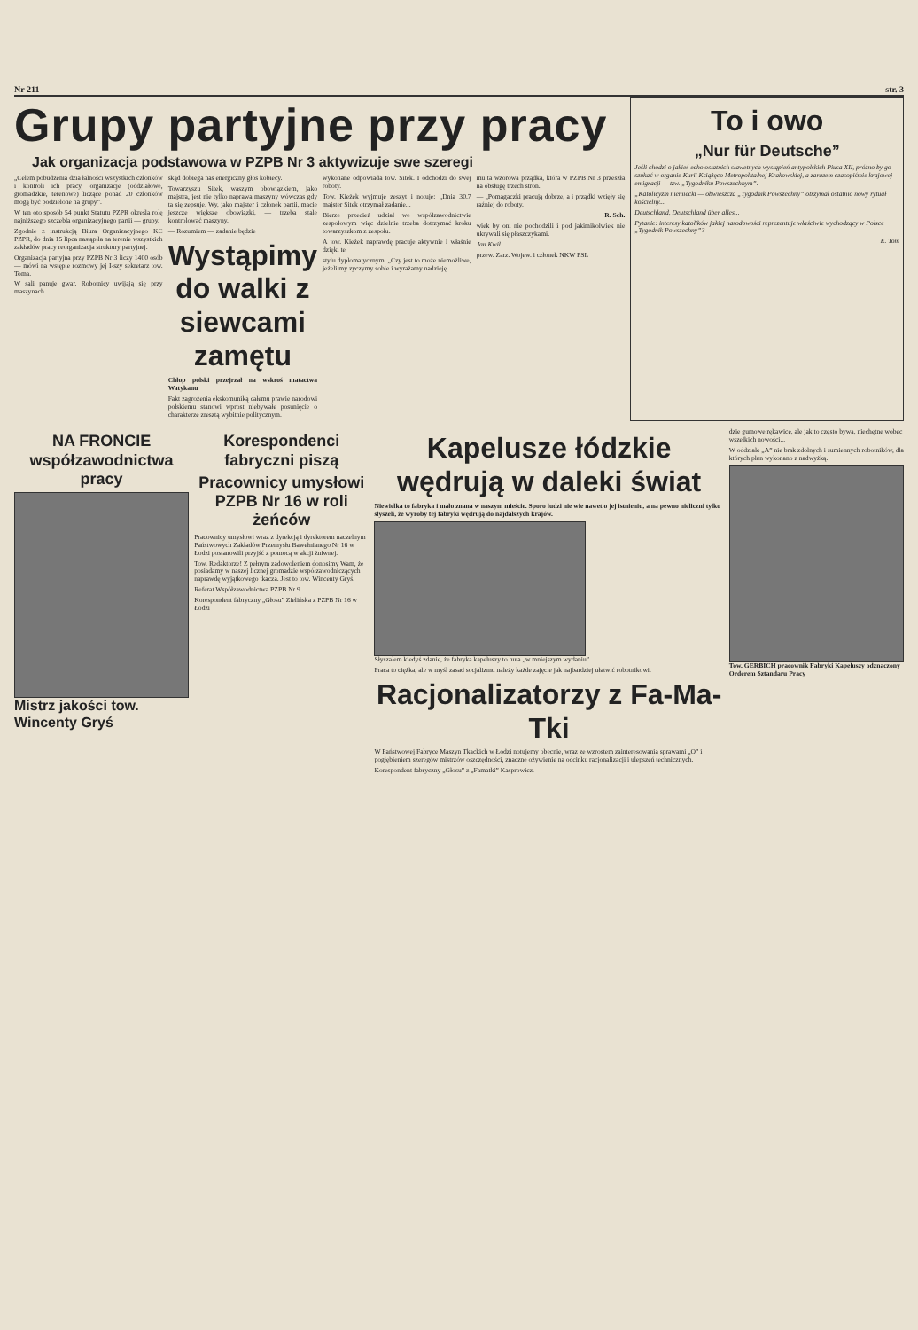Nr 211 str. 3
Grupy partyjne przy pracy
Jak organizacja podstawowa w PZPB Nr 3 aktywizuje swe szeregi
„Celem pobudzenia dzia łalności wszystkich członków i kontroli ich pracy, organizacje (oddziałowe, gromadzkie, terenowe) liczące ponad 20 członków mogą być podzielone na grupy”.
W ten oto sposób 54 punkt Statutu PZPR określa rolę najniższego szczebla organizacyjnego partii — grupy.
Zgodnie z instrukcją Biura Organizacyjnego KC PZPR, do dnia 15 lipca nastąpiła na terenie wszystkich zakładów pracy reorganizacja struktury partyjnej.
Organizacja partyjna przy PZPB Nr 3 liczy 1400 osób — mówi na wstępie rozmowy jej I-szy sekretarz tow. Toma.
W sali panuje gwar. Robotnicy uwijają się przy maszynach.
skąd dobiega nas energiczny głos kobiecy.
Towarzyszu Sitek, waszym obowiązkiem, jako majstra, jest nie tylko naprawa maszyny wówczas gdy ta się zepsuje. Wy, jako majster i członek partii, macie jeszcze większe obowiązki, — trzeba stale kontrolować maszyny.
— Rozumiem — zadanie będzie
Wystąpimy do walki z siewcami zamętu
Chłop polski przejrzał na wskroś matactwa Watykanu
Fakt zagrożenia ekskomuniką całemu prawie narodowi polskiemu stanowi wprost niebywałe posunięcie o charakterze zresztą wybitnie politycznym.
wykonane odpowiada tow. Sitek. I odchodzi do swej roboty.
Tow. Kieżek wyjmuje zeszyt i notuje: „Dnia 30.7 majster Sitek otrzymał zadanie...
Bierze przecież udział we współzawodnictwie zespołowym więc dzielnie trzeba dotrzymać kroku towarzyszkom z zespołu.
A tow. Kieżek naprawdę pracuje aktywnie i właśnie dzięki te
stylu dyplomatycznym. „Czy jest to może niemożliwe, jeżeli my zyczymy sobie i wyrażamy nadzieję...
mu ta wzorowa prządka, która w PZPB Nr 3 przeszła na obsługę trzech stron.
— „Pomagaczki pracują dobrze, a i prządki wzięły się raźniej do roboty.
R. Sch.
wiek by oni nie pochodzili i pod jakimikolwiek nie ukrywali się płaszczykami.
Jan Kwil
przew. Zarz. Wojew. i członek NKW PSL
To i owo
„Nur für Deutsche”
Jeśli chodzi o jakieś echo ostatnich sławetnych wystąpień antypolskich Piusa XII, próżno by go szukać w organie Kurii Książęco Metropolitalnej Krakowskiej, a zarazem czasopiśmie krajowej emigracji — tzw. „Tygodniku Powszechnym”.
„Katolicyzm niemiecki — obwieszcza „Tygodnik Powszechny” otrzymał ostatnio nowy rytuał kościelny...
Deutschland, Deutschland über alles...
Pytanie: interesy katolików jakiej narodowości reprezentuje właściwie wychodzący w Polsce „Tygodnik Powszechny”?
E. Tom
NA FRONCIE współzawodnictwa pracy
Mistrz jakości tow. Wincenty Gryś
Korespondenci fabryczni piszą
Pracownicy umysłowi PZPB Nr 16 w roli żeńców
Pracownicy umysłowi wraz z dyrekcją i dyrektorem naczelnym Państwowych Zakładów Przemysłu Bawełnianego Nr 16 w Łodzi postanowili przyjść z pomocą w akcji żniwnej.
Tow. Redaktorze! Z pełnym zadowoleniem donosimy Wam, że posiadamy w naszej licznej gromadzie współzawodniczących naprawdę wyjątkowego tkacza. Jest to tow. Wincenty Gryś.
Referat Współzawodnictwa PZPB Nr 9
Korespondent fabryczny „Głosu” Zielińska z PZPB Nr 16 w Łodzi
Kapelusze łódzkie wędrują w daleki świat
Niewielka to fabryka i mało znana w naszym mieście. Sporo ludzi nie wie nawet o jej istnieniu, a na pewno nieliczni tylko słyszeli, że wyroby tej fabryki wędrują do najdalszych krajów.
Słyszałem kiedyś zdanie, że fabryka kapeluszy to huta „w mniejszym wydaniu”.
Praca to ciężka, ale w myśl zasad socjalizmu należy każde zajęcie jak najbardziej ułatwić robotnikowi.
Racjonalizatorzy z Fa-Ma-Tki
W Państwowej Fabryce Maszyn Tkackich w Łodzi notujemy obecnie, wraz ze wzrostem zainteresowania sprawami „O” i pogłębieniem szeregów mistrzów oszczędności, znaczne ożywienie na odcinku racjonalizacji i ulepszeń technicznych.
Korespondent fabryczny „Głosu” z „Famatki” Kasprowicz.
dzie gumowe rękawice, ale jak to często bywa, niechętne wobec wszelkich nowości...
W oddziale „A” nie brak zdolnych i sumiennych robotników, dla których plan wykonano z nadwyżką.
Tow. GERBICH pracownik Fabryki Kapeluszy odznaczony Orderem Sztandaru Pracy